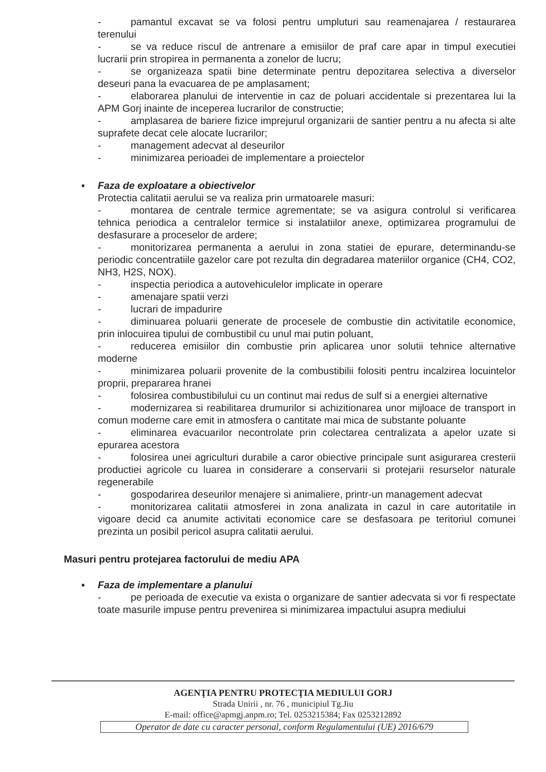- pamantul excavat se va folosi pentru umpluturi sau reamenajarea / restaurarea terenului
- se va reduce riscul de antrenare a emisiilor de praf care apar in timpul executiei lucrarii prin stropirea in permanenta a zonelor de lucru;
- se organizeaza spatii bine determinate pentru depozitarea selectiva a diverselor deseuri pana la evacuarea de pe amplasament;
- elaborarea planului de interventie in caz de poluari accidentale si prezentarea lui la APM Gorj inainte de inceperea lucrarilor de constructie;
- amplasarea de bariere fizice imprejurul organizarii de santier pentru a nu afecta si alte suprafete decat cele alocate lucrarilor;
- management adecvat al deseurilor
- minimizarea perioadei de implementare a proiectelor
▪ Faza de exploatare a obiectivelor
Protectia calitatii aerului se va realiza prin urmatoarele masuri:
- montarea de centrale termice agrementate; se va asigura controlul si verificarea tehnica periodica a centralelor termice si instalatiilor anexe, optimizarea programului de desfasurare a proceselor de ardere;
- monitorizarea permanenta a aerului in zona statiei de epurare, determinandu-se periodic concentratiile gazelor care pot rezulta din degradarea materiilor organice (CH4, CO2, NH3, H2S, NOX).
- inspectia periodica a autovehiculelor implicate in operare
- amenajare spatii verzi
- lucrari de impadurire
- diminuarea poluarii generate de procesele de combustie din activitatile economice, prin inlocuirea tipului de combustibil cu unul mai putin poluant,
- reducerea emisiilor din combustie prin aplicarea unor solutii tehnice alternative moderne
- minimizarea poluarii provenite de la combustibilii folositi pentru incalzirea locuintelor proprii, prepararea hranei
- folosirea combustibilului cu un continut mai redus de sulf si a energiei alternative
- modernizarea si reabilitarea drumurilor si achizitionarea unor mijloace de transport in comun moderne care emit in atmosfera o cantitate mai mica de substante poluante
- eliminarea evacuarilor necontrolate prin colectarea centralizata a apelor uzate si epurarea acestora
- folosirea unei agriculturi durabile a caror obiective principale sunt asigurarea cresterii productiei agricole cu luarea in considerare a conservarii si protejarii resurselor naturale regenerabile
- gospodarirea deseurilor menajere si animaliere, printr-un management adecvat
- monitorizarea calitatii atmosferei in zona analizata in cazul in care autoritatile in vigoare decid ca anumite activitati economice care se desfasoara pe teritoriul comunei prezinta un posibil pericol asupra calitatii aerului.
Masuri pentru protejarea factorului de mediu APA
▪ Faza de implementare a planului
- pe perioada de executie va exista o organizare de santier adecvata si vor fi respectate toate masurile impuse pentru prevenirea si minimizarea impactului asupra mediului
AGENŢIA PENTRU PROTECŢIA MEDIULUI GORJ
Strada Unirii , nr. 76 , municipiul Tg.Jiu
E-mail: office@apmgj.anpm.ro; Tel. 0253215384; Fax 0253212892
Operator de date cu caracter personal, conform Regulamentului (UE) 2016/679